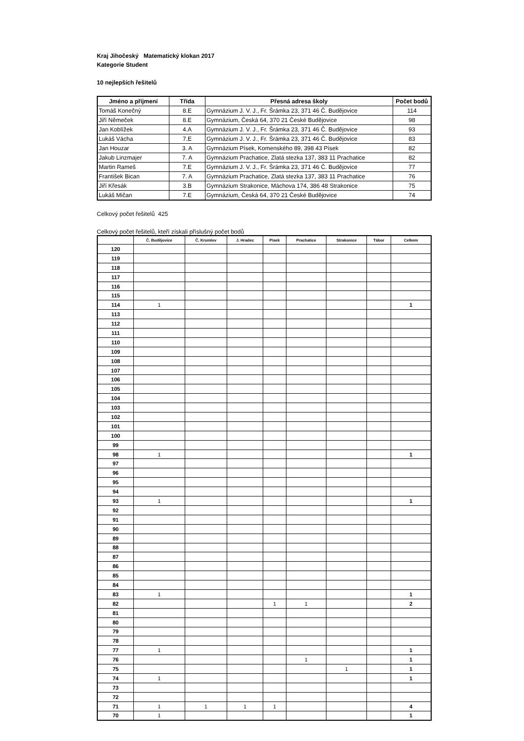Kraj Jihočeský Matematický klokan 2017
Kategorie Student
10 nejlepších řešitelů
| Jméno a příjmení | Třída | Přesná adresa školy | Počet bodů |
| --- | --- | --- | --- |
| Tomáš Konečný | 8.E | Gymnázium J. V. J., Fr. Šrámka 23, 371 46 Č. Budějovice | 114 |
| Jiří Němeček | 8.E | Gymnázium, Česká 64, 370 21 České Budějovice | 98 |
| Jan Koblížek | 4.A | Gymnázium J. V. J., Fr. Šrámka 23, 371 46 Č. Budějovice | 93 |
| Lukáš Vácha | 7.E | Gymnázium J. V. J., Fr. Šrámka 23, 371 46 Č. Budějovice | 83 |
| Jan Houzar | 3. A | Gymnázium Písek, Komenského 89, 398 43 Písek | 82 |
| Jakub Linzmajer | 7. A | Gymnázium Prachatice, Zlatá stezka 137, 383 11 Prachatice | 82 |
| Martin Rameš | 7.E | Gymnázium J. V. J., Fr. Šrámka 23, 371 46 Č. Budějovice | 77 |
| František Bican | 7. A | Gymnázium Prachatice, Zlatá stezka 137, 383 11 Prachatice | 76 |
| Jiří Křesák | 3.B | Gymnázium Strakonice, Máchova 174, 386 48 Strakonice | 75 |
| Lukáš Mičan | 7.E | Gymnázium, Česká 64, 370 21 České Budějovice | 74 |
Celkový počet řešitelů 425
Celkový počet řešitelů, kteří získali příslušný počet bodů
| | Č. Budějovice | Č. Krumlov | J. Hradec | Písek | Prachatice | Strakonice | Tábor | Celkem |
| --- | --- | --- | --- | --- | --- | --- | --- | --- |
| 120 | | | | | | | | |
| 119 | | | | | | | | |
| 118 | | | | | | | | |
| 117 | | | | | | | | |
| 116 | | | | | | | | |
| 115 | | | | | | | | |
| 114 | 1 | | | | | | | 1 |
| 113 | | | | | | | | |
| 112 | | | | | | | | |
| 111 | | | | | | | | |
| 110 | | | | | | | | |
| 109 | | | | | | | | |
| 108 | | | | | | | | |
| 107 | | | | | | | | |
| 106 | | | | | | | | |
| 105 | | | | | | | | |
| 104 | | | | | | | | |
| 103 | | | | | | | | |
| 102 | | | | | | | | |
| 101 | | | | | | | | |
| 100 | | | | | | | | |
| 99 | | | | | | | | |
| 98 | 1 | | | | | | | 1 |
| 97 | | | | | | | | |
| 96 | | | | | | | | |
| 95 | | | | | | | | |
| 94 | | | | | | | | |
| 93 | 1 | | | | | | | 1 |
| 92 | | | | | | | | |
| 91 | | | | | | | | |
| 90 | | | | | | | | |
| 89 | | | | | | | | |
| 88 | | | | | | | | |
| 87 | | | | | | | | |
| 86 | | | | | | | | |
| 85 | | | | | | | | |
| 84 | | | | | | | | |
| 83 | 1 | | | | | | | 1 |
| 82 | | | | 1 | 1 | | | 2 |
| 81 | | | | | | | | |
| 80 | | | | | | | | |
| 79 | | | | | | | | |
| 78 | | | | | | | | |
| 77 | 1 | | | | | | | 1 |
| 76 | | | | | 1 | | | 1 |
| 75 | | | | | | 1 | | 1 |
| 74 | 1 | | | | | | | 1 |
| 73 | | | | | | | | |
| 72 | | | | | | | | |
| 71 | 1 | 1 | 1 | 1 | | | | 4 |
| 70 | 1 | | | | | | | 1 |